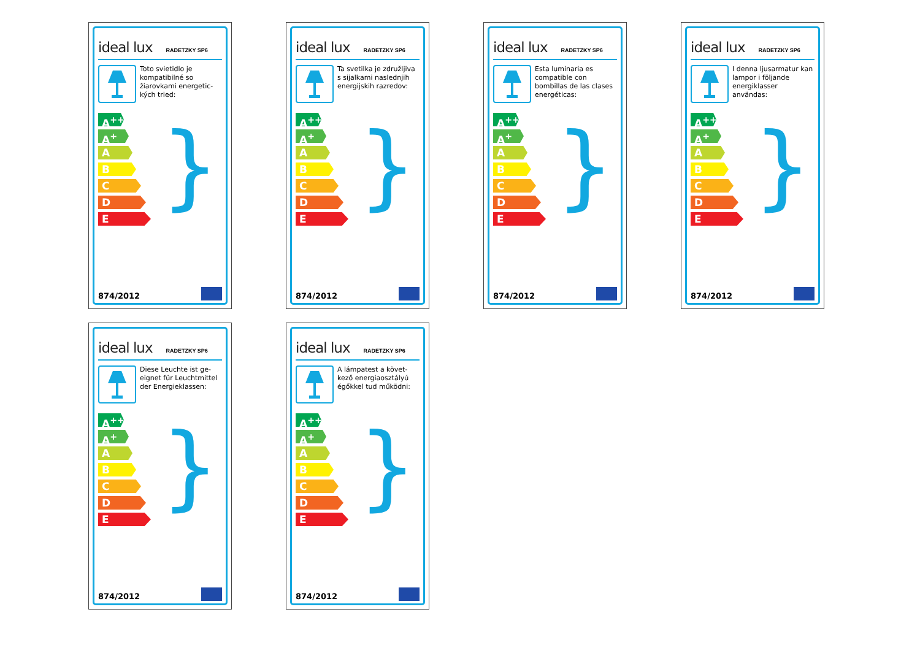ideal lux RADETZKY SP6
Toto svietidlo je kompatibilné so žiarovkami energetic-kých tried:
}
A<sup>++</sup>
A<sup>+</sup>
A
B
C
D
E
874/2012
ideal lux RADETZKY SP6
Ta svetilka je združljiva s sijalkami naslednjih energijskih razredov:
}
A<sup>++</sup>
A<sup>+</sup>
A
B
C
D
E
874/2012
ideal lux RADETZKY SP6
Esta luminaria es compatible con bombillas de las clases energéticas:
}
A<sup>++</sup>
A<sup>+</sup>
A
B
C
D
E
874/2012
ideal lux RADETZKY SP6
I denna ljusarmatur kan lampor i följande energiklasser användas:
}
A<sup>++</sup>
A<sup>+</sup>
A
B
C
D
E
874/2012
ideal lux RADETZKY SP6
Diese Leuchte ist ge-eignet für Leuchtmittel der Energieklassen:
}
A<sup>++</sup>
A<sup>+</sup>
A
B
C
D
E
874/2012
ideal lux RADETZKY SP6
A lámpatest a követ-kező energiaosztályú égőkkel tud működni:
}
A<sup>++</sup>
A<sup>+</sup>
A
B
C
D
E
874/2012